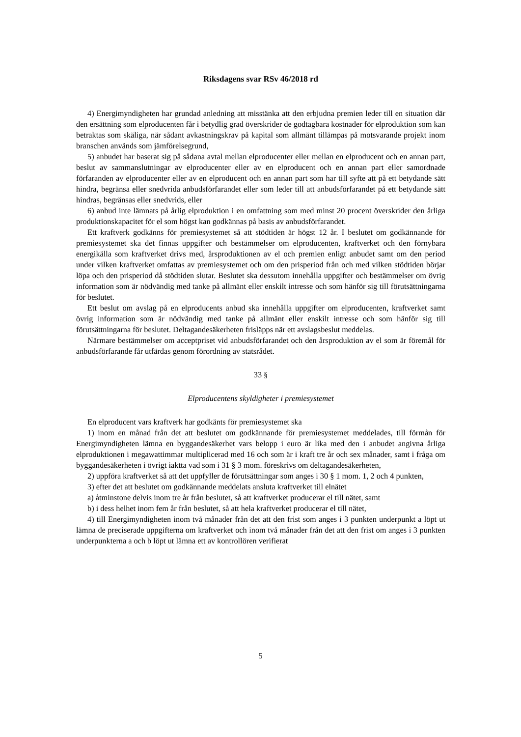Riksdagens svar RSv 46/2018 rd
4) Energimyndigheten har grundad anledning att misstänka att den erbjudna premien leder till en situation där den ersättning som elproducenten får i betydlig grad överskrider de godtagbara kostnader för elproduktion som kan betraktas som skäliga, när sådant avkastningskrav på kapital som allmänt tillämpas på motsvarande projekt inom branschen används som jämförelsegrund,
5) anbudet har baserat sig på sådana avtal mellan elproducenter eller mellan en elproducent och en annan part, beslut av sammanslutningar av elproducenter eller av en elproducent och en annan part eller samordnade förfaranden av elproducenter eller av en elproducent och en annan part som har till syfte att på ett betydande sätt hindra, begränsa eller snedvrida anbudsförfarandet eller som leder till att anbudsförfarandet på ett betydande sätt hindras, begränsas eller snedvrids, eller
6) anbud inte lämnats på årlig elproduktion i en omfattning som med minst 20 procent överskrider den årliga produktionskapacitet för el som högst kan godkännas på basis av anbudsförfarandet.
Ett kraftverk godkänns för premiesystemet så att stödtiden är högst 12 år. I beslutet om godkännande för premiesystemet ska det finnas uppgifter och bestämmelser om elproducenten, kraftverket och den förnybara energikälla som kraftverket drivs med, årsproduktionen av el och premien enligt anbudet samt om den period under vilken kraftverket omfattas av premiesystemet och om den prisperiod från och med vilken stödtiden börjar löpa och den prisperiod då stödtiden slutar. Beslutet ska dessutom innehålla uppgifter och bestämmelser om övrig information som är nödvändig med tanke på allmänt eller enskilt intresse och som hänför sig till förutsättningarna för beslutet.
Ett beslut om avslag på en elproducents anbud ska innehålla uppgifter om elproducenten, kraftverket samt övrig information som är nödvändig med tanke på allmänt eller enskilt intresse och som hänför sig till förutsättningarna för beslutet. Deltagandesäkerheten frisläpps när ett avslagsbeslut meddelas.
Närmare bestämmelser om acceptpriset vid anbudsförfarandet och den årsproduktion av el som är föremål för anbudsförfarande får utfärdas genom förordning av statsrådet.
33 §
Elproducentens skyldigheter i premiesystemet
En elproducent vars kraftverk har godkänts för premiesystemet ska
1) inom en månad från det att beslutet om godkännande för premiesystemet meddelades, till förmån för Energimyndigheten lämna en byggandesäkerhet vars belopp i euro är lika med den i anbudet angivna årliga elproduktionen i megawattimmar multiplicerad med 16 och som är i kraft tre år och sex månader, samt i fråga om byggandesäkerheten i övrigt iaktta vad som i 31 § 3 mom. föreskrivs om deltagandesäkerheten,
2) uppföra kraftverket så att det uppfyller de förutsättningar som anges i 30 § 1 mom. 1, 2 och 4 punkten,
3) efter det att beslutet om godkännande meddelats ansluta kraftverket till elnätet
a) åtminstone delvis inom tre år från beslutet, så att kraftverket producerar el till nätet, samt
b) i dess helhet inom fem år från beslutet, så att hela kraftverket producerar el till nätet,
4) till Energimyndigheten inom två månader från det att den frist som anges i 3 punkten underpunkt a löpt ut lämna de preciserade uppgifterna om kraftverket och inom två månader från det att den frist om anges i 3 punkten underpunkterna a och b löpt ut lämna ett av kontrollören verifierat
5